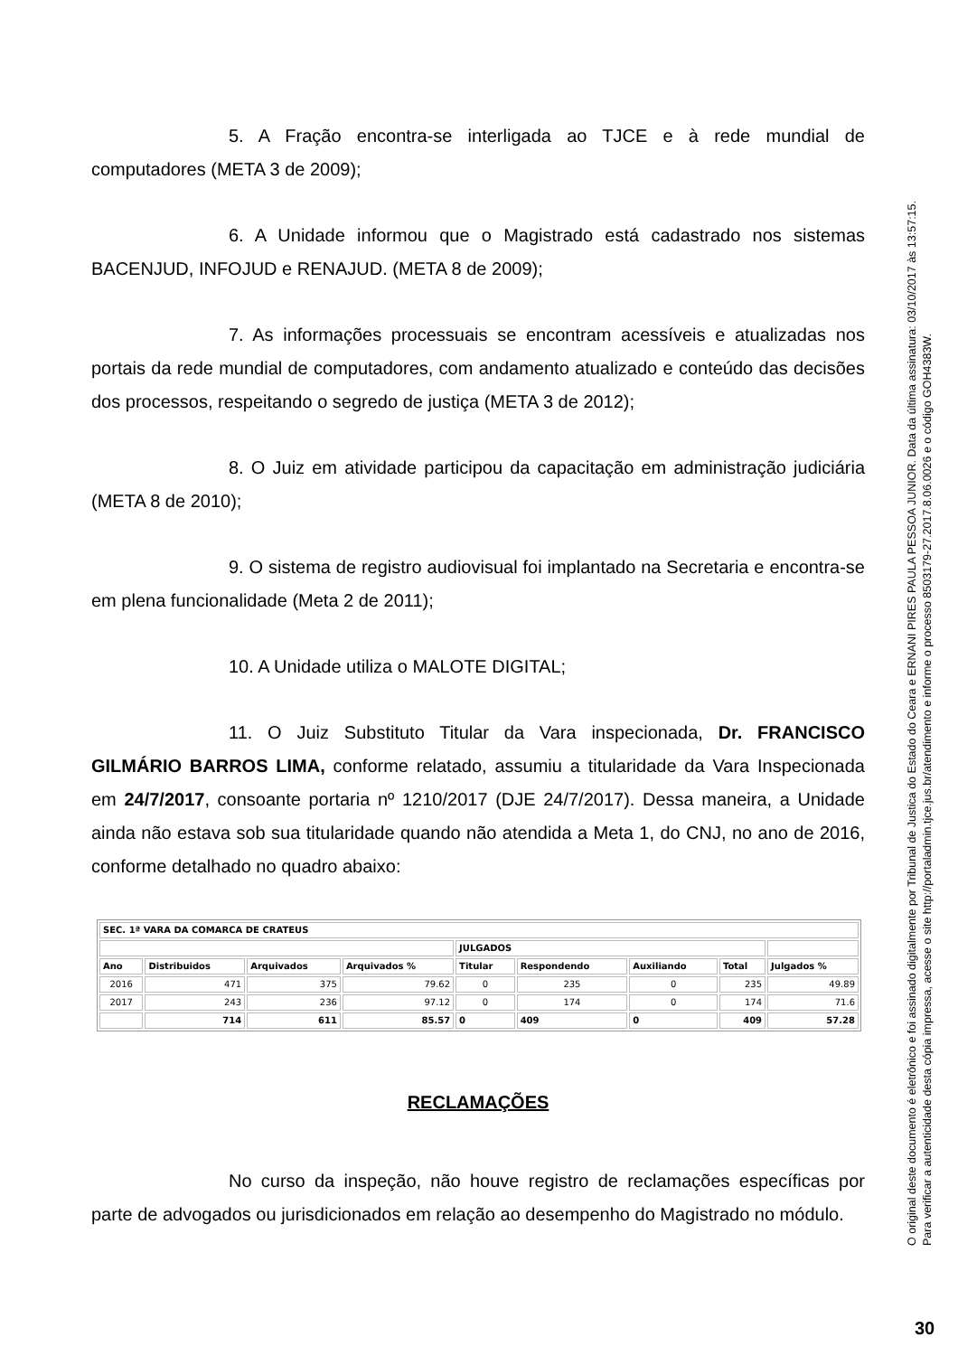5. A Fração encontra-se interligada ao TJCE e à rede mundial de computadores (META 3 de 2009);
6. A Unidade informou que o Magistrado está cadastrado nos sistemas BACENJUD, INFOJUD e RENAJUD. (META 8 de 2009);
7. As informações processuais se encontram acessíveis e atualizadas nos portais da rede mundial de computadores, com andamento atualizado e conteúdo das decisões dos processos, respeitando o segredo de justiça (META 3 de 2012);
8. O Juiz em atividade participou da capacitação em administração judiciária (META 8 de 2010);
9. O sistema de registro audiovisual foi implantado na Secretaria e encontra-se em plena funcionalidade (Meta 2 de 2011);
10. A Unidade utiliza o MALOTE DIGITAL;
11. O Juiz Substituto Titular da Vara inspecionada, Dr. FRANCISCO GILMÁRIO BARROS LIMA, conforme relatado, assumiu a titularidade da Vara Inspecionada em 24/7/2017, consoante portaria nº 1210/2017 (DJE 24/7/2017). Dessa maneira, a Unidade ainda não estava sob sua titularidade quando não atendida a Meta 1, do CNJ, no ano de 2016, conforme detalhado no quadro abaixo:
| SEC. 1ª VARA DA COMARCA DE CRATEUS | | | | | | | | |
| --- | --- | --- | --- | --- | --- | --- | --- | --- |
| | | | | JULGADOS | | | | |
| Ano | Distribuidos | Arquivados | Arquivados % | Titular | Respondendo | Auxiliando | Total | Julgados % |
| 2016 | 471 | 375 | 79.62 | 0 | 235 | 0 | 235 | 49.89 |
| 2017 | 243 | 236 | 97.12 | 0 | 174 | 0 | 174 | 71.6 |
| | 714 | 611 | 85.57 | 0 | 409 | 0 | 409 | 57.28 |
RECLAMAÇÕES
No curso da inspeção, não houve registro de reclamações específicas por parte de advogados ou jurisdicionados em relação ao desempenho do Magistrado no módulo.
O original deste documento é eletrônico e foi assinado digitalmente por Tribunal de Justica do Estado do Ceara e ERNANI PIRES PAULA PESSOA JUNIOR. Data da última assinatura: 03/10/2017 às 13:57:15.
Para verificar a autenticidade desta cópia impressa, acesse o site http://portaladmin.tjce.jus.br/atendimento e informe o processo 8503179-27.2017.8.06.0026 e o código GOH4383W.
30